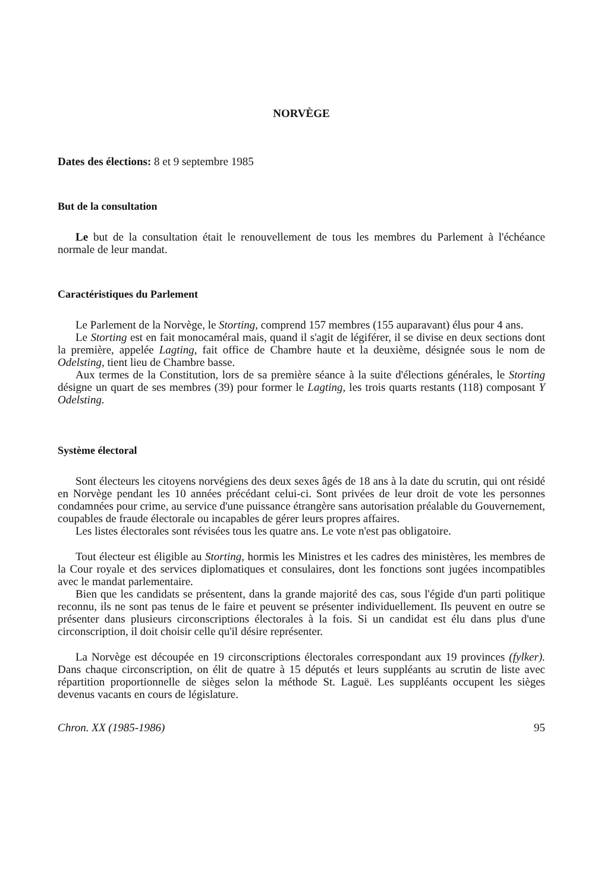NORVÈGE
Dates des élections: 8 et 9 septembre 1985
But de la consultation
Le but de la consultation était le renouvellement de tous les membres du Parlement à l'échéance normale de leur mandat.
Caractéristiques du Parlement
Le Parlement de la Norvège, le Storting, comprend 157 membres (155 auparavant) élus pour 4 ans.
Le Storting est en fait monocaméral mais, quand il s'agit de légiférer, il se divise en deux sections dont la première, appelée Lagting, fait office de Chambre haute et la deuxième, désignée sous le nom de Odelsting, tient lieu de Chambre basse.
Aux termes de la Constitution, lors de sa première séance à la suite d'élections générales, le Storting désigne un quart de ses membres (39) pour former le Lagting, les trois quarts restants (118) composant Y Odelsting.
Système électoral
Sont électeurs les citoyens norvégiens des deux sexes âgés de 18 ans à la date du scrutin, qui ont résidé en Norvège pendant les 10 années précédant celui-ci. Sont privées de leur droit de vote les personnes condamnées pour crime, au service d'une puissance étrangère sans autorisation préalable du Gouvernement, coupables de fraude électorale ou incapables de gérer leurs propres affaires.
Les listes électorales sont révisées tous les quatre ans. Le vote n'est pas obligatoire.
Tout électeur est éligible au Storting, hormis les Ministres et les cadres des ministères, les membres de la Cour royale et des services diplomatiques et consulaires, dont les fonctions sont jugées incompatibles avec le mandat parlementaire.
Bien que les candidats se présentent, dans la grande majorité des cas, sous l'égide d'un parti politique reconnu, ils ne sont pas tenus de le faire et peuvent se présenter individuellement. Ils peuvent en outre se présenter dans plusieurs circonscriptions électorales à la fois. Si un candidat est élu dans plus d'une circonscription, il doit choisir celle qu'il désire représenter.
La Norvège est découpée en 19 circonscriptions électorales correspondant aux 19 provinces (fylker). Dans chaque circonscription, on élit de quatre à 15 députés et leurs suppléants au scrutin de liste avec répartition proportionnelle de sièges selon la méthode St. Laguë. Les suppléants occupent les sièges devenus vacants en cours de législature.
Chron. XX (1985-1986) 95